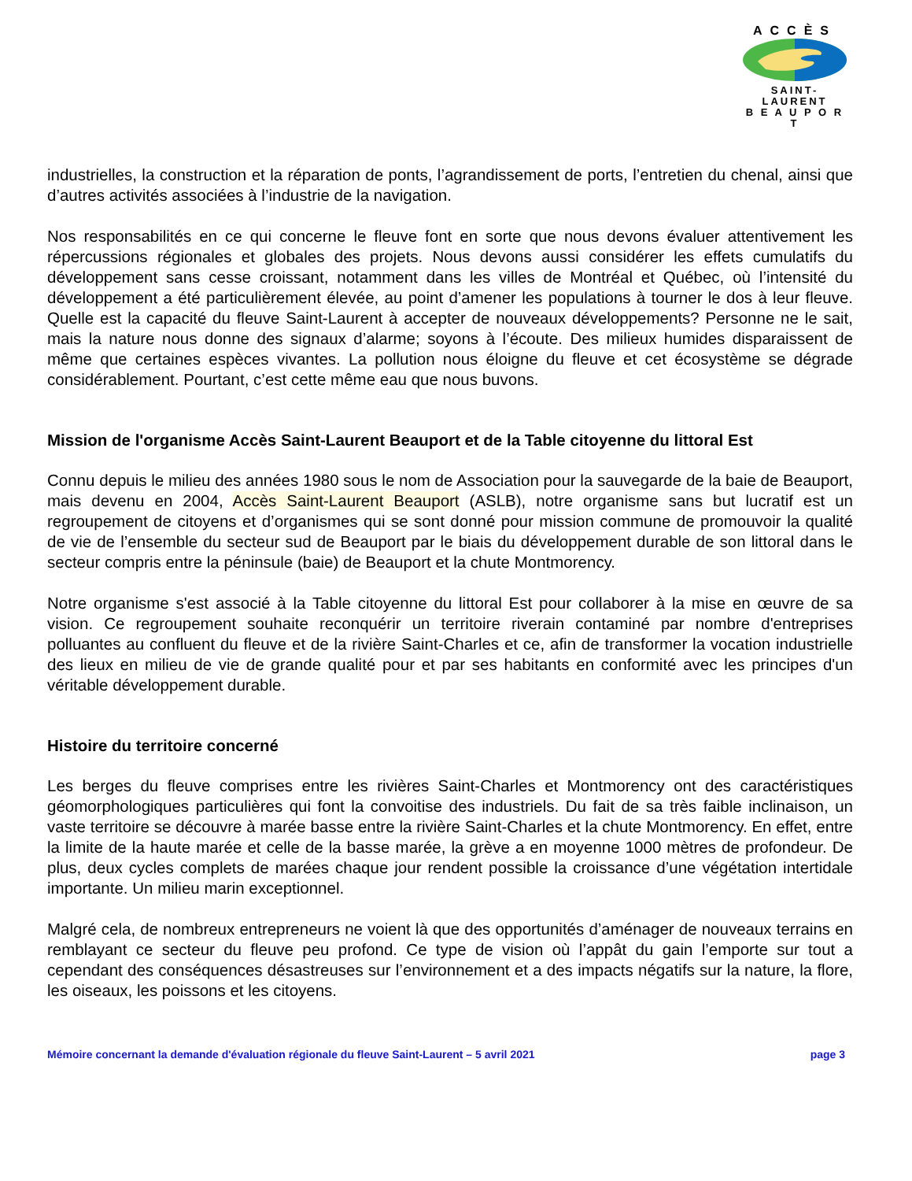ACCÈS
SAINT-LAURENT
B E A U P O R T
industrielles, la construction et la réparation de ponts, l’agrandissement de ports, l’entretien du chenal, ainsi que d’autres activités associées à l’industrie de la navigation.
Nos responsabilités en ce qui concerne le fleuve font en sorte que nous devons évaluer attentivement les répercussions régionales et globales des projets. Nous devons aussi considérer les effets cumulatifs du développement sans cesse croissant, notamment dans les villes de Montréal et Québec, où l’intensité du développement a été particulièrement élevée, au point d’amener les populations à tourner le dos à leur fleuve. Quelle est la capacité du fleuve Saint-Laurent à accepter de nouveaux développements? Personne ne le sait, mais la nature nous donne des signaux d’alarme; soyons à l’écoute. Des milieux humides disparaissent de même que certaines espèces vivantes. La pollution nous éloigne du fleuve et cet écosystème se dégrade considérablement. Pourtant, c’est cette même eau que nous buvons.
Mission de l'organisme Accès Saint-Laurent Beauport et de la Table citoyenne du littoral Est
Connu depuis le milieu des années 1980 sous le nom de Association pour la sauvegarde de la baie de Beauport, mais devenu en 2004, Accès Saint-Laurent Beauport (ASLB), notre organisme sans but lucratif est un regroupement de citoyens et d’organismes qui se sont donné pour mission commune de promouvoir la qualité de vie de l’ensemble du secteur sud de Beauport par le biais du développement durable de son littoral dans le secteur compris entre la péninsule (baie) de Beauport et la chute Montmorency.
Notre organisme s'est associé à la Table citoyenne du littoral Est pour collaborer à la mise en œuvre de sa vision. Ce regroupement souhaite reconquérir un territoire riverain contaminé par nombre d'entreprises polluantes au confluent du fleuve et de la rivière Saint-Charles et ce, afin de transformer la vocation industrielle des lieux en milieu de vie de grande qualité pour et par ses habitants en conformité avec les principes d'un véritable développement durable.
Histoire du territoire concerné
Les berges du fleuve comprises entre les rivières Saint-Charles et Montmorency ont des caractéristiques géomorphologiques particulières qui font la convoitise des industriels. Du fait de sa très faible inclinaison, un vaste territoire se découvre à marée basse entre la rivière Saint-Charles et la chute Montmorency. En effet, entre la limite de la haute marée et celle de la basse marée, la grève a en moyenne 1000 mètres de profondeur. De plus, deux cycles complets de marées chaque jour rendent possible la croissance d’une végétation intertidale importante. Un milieu marin exceptionnel.
Malgré cela, de nombreux entrepreneurs ne voient là que des opportunités d’aménager de nouveaux terrains en remblayant ce secteur du fleuve peu profond. Ce type de vision où l’appât du gain l’emporte sur tout a cependant des conséquences désastreuses sur l’environnement et a des impacts négatifs sur la nature, la flore, les oiseaux, les poissons et les citoyens.
Mémoire concernant la demande d'évaluation régionale du fleuve Saint-Laurent – 5 avril 2021 page 3